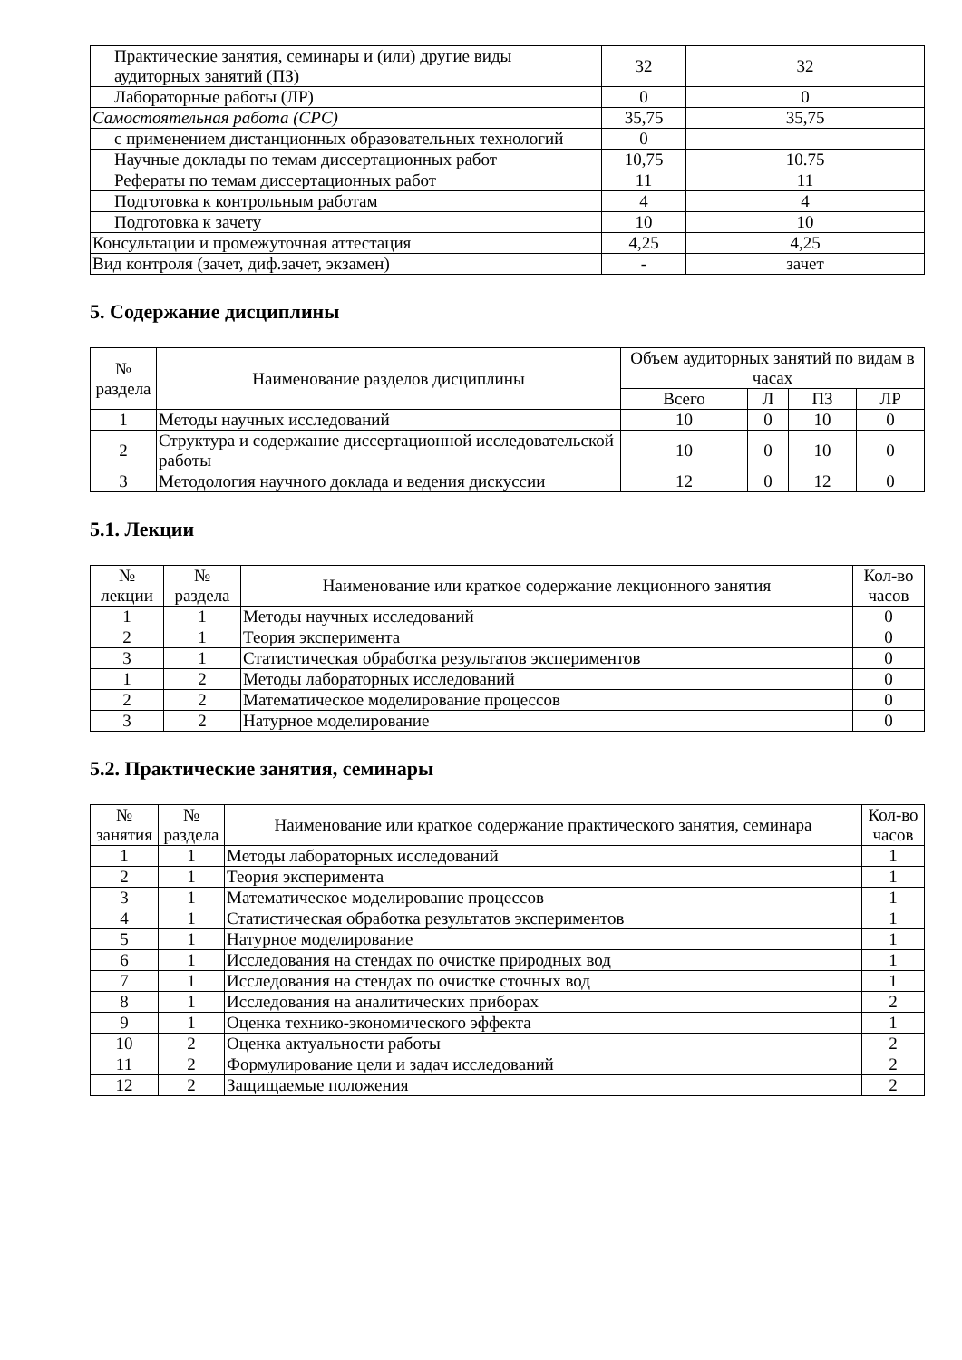| Практические занятия, семинары и (или) другие виды аудиторных занятий (ПЗ) | 32 | 32 |
| Лабораторные работы (ЛР) | 0 | 0 |
| Самостоятельная работа (СРС) | 35,75 | 35,75 |
| с применением дистанционных образовательных технологий | 0 | |
| Научные доклады по темам диссертационных работ | 10,75 | 10.75 |
| Рефераты по темам диссертационных работ | 11 | 11 |
| Подготовка к контрольным работам | 4 | 4 |
| Подготовка к зачету | 10 | 10 |
| Консультации и промежуточная аттестация | 4,25 | 4,25 |
| Вид контроля (зачет, диф.зачет, экзамен) | - | зачет |
5. Содержание дисциплины
| № раздела | Наименование разделов дисциплины | Объем аудиторных занятий по видам в часах | | | |
| --- | --- | --- | --- | --- | --- |
| | | Всего | Л | ПЗ | ЛР |
| 1 | Методы научных исследований | 10 | 0 | 10 | 0 |
| 2 | Структура и содержание диссертационной исследовательской работы | 10 | 0 | 10 | 0 |
| 3 | Методология научного доклада и ведения дискуссии | 12 | 0 | 12 | 0 |
5.1. Лекции
| № лекции | № раздела | Наименование или краткое содержание лекционного занятия | Кол-во часов |
| --- | --- | --- | --- |
| 1 | 1 | Методы научных исследований | 0 |
| 2 | 1 | Теория эксперимента | 0 |
| 3 | 1 | Статистическая обработка результатов экспериментов | 0 |
| 1 | 2 | Методы лабораторных исследований | 0 |
| 2 | 2 | Математическое моделирование процессов | 0 |
| 3 | 2 | Натурное моделирование | 0 |
5.2. Практические занятия, семинары
| № занятия | № раздела | Наименование или краткое содержание практического занятия, семинара | Кол-во часов |
| --- | --- | --- | --- |
| 1 | 1 | Методы лабораторных исследований | 1 |
| 2 | 1 | Теория эксперимента | 1 |
| 3 | 1 | Математическое моделирование процессов | 1 |
| 4 | 1 | Статистическая обработка результатов экспериментов | 1 |
| 5 | 1 | Натурное моделирование | 1 |
| 6 | 1 | Исследования на стендах по очистке природных вод | 1 |
| 7 | 1 | Исследования на стендах по очистке сточных вод | 1 |
| 8 | 1 | Исследования на аналитических приборах | 2 |
| 9 | 1 | Оценка технико-экономического эффекта | 1 |
| 10 | 2 | Оценка актуальности работы | 2 |
| 11 | 2 | Формулирование цели и задач исследований | 2 |
| 12 | 2 | Защищаемые положения | 2 |